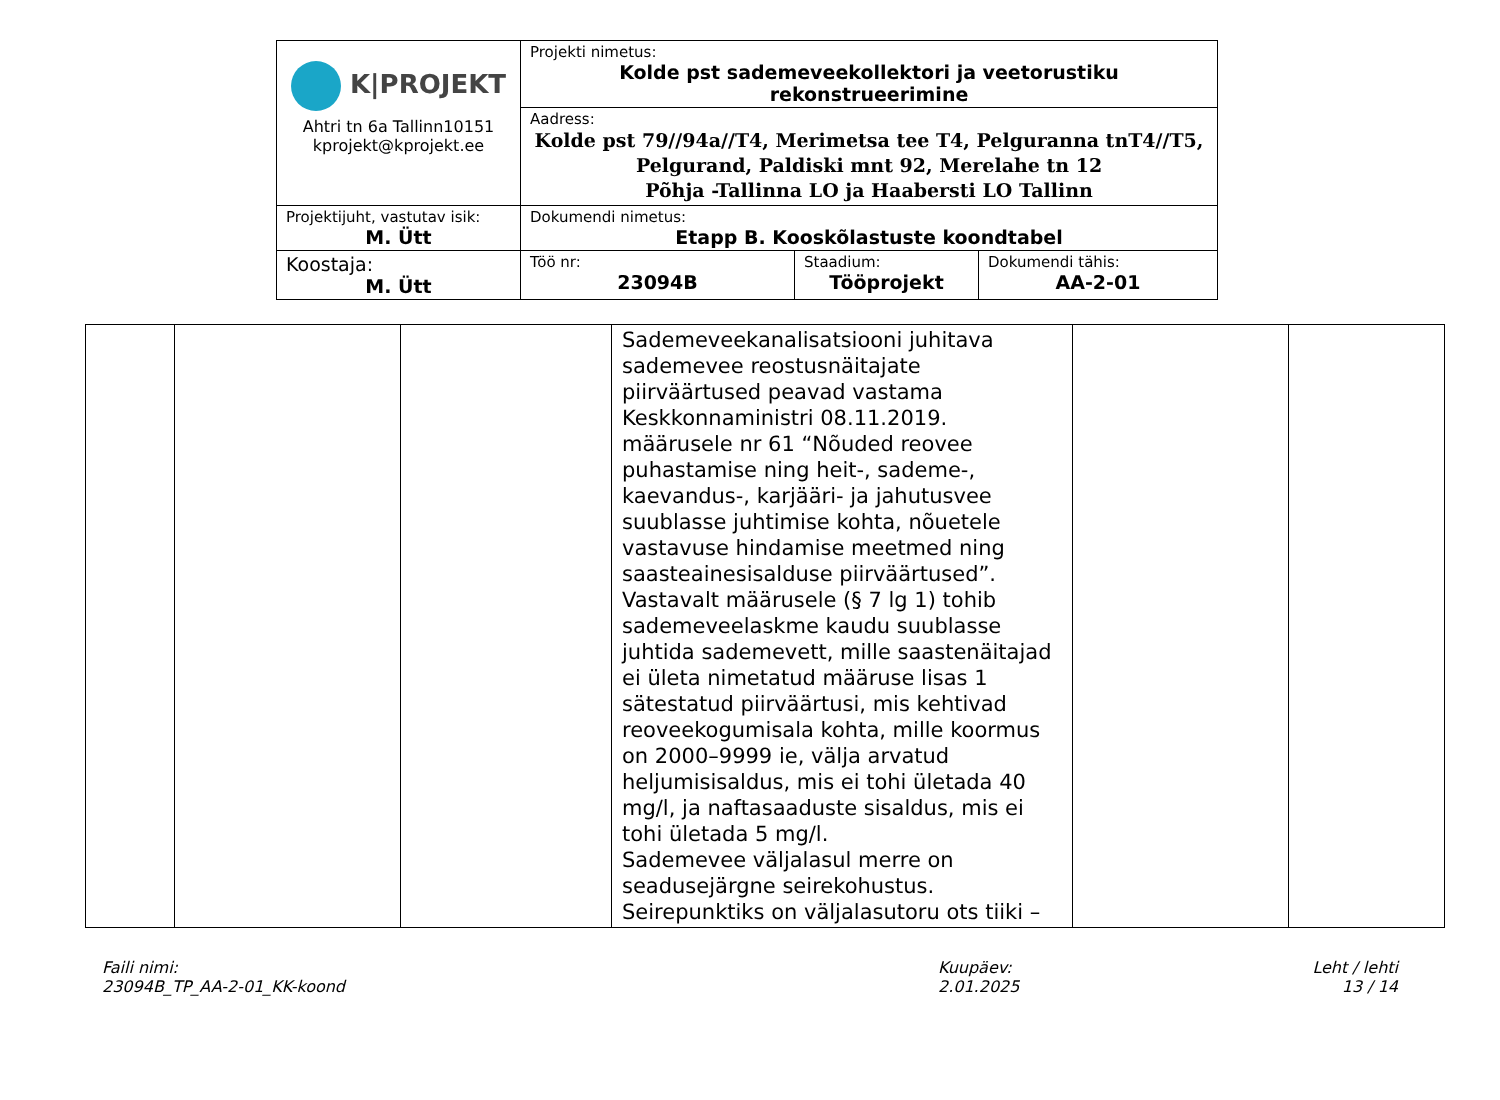| K/PROJEKT Ahtri tn 6a Tallinn10151 kprojekt@kprojekt.ee | Projekti nimetus: Kolde pst sademeveekollektori ja veetorustiku rekonstrueerimine | | |
| | Aadress: Kolde pst 79//94a//T4, Merimetsa tee T4, Pelguranna tnT4//T5, Pelgurand, Paldiski mnt 92, Merelahe tn 12 Põhja -Tallinna LO ja Haabersti LO Tallinn | | |
| Projektijuht, vastutav isik: M. Ütt | Dokumendi nimetus: Etapp B. Kooskõlastuste koondtabel | | |
| Koostaja: M. Ütt | Töö nr: 23094B | Staadium: Tööprojekt | Dokumendi tähis: AA-2-01 |
| | | | Sademeveekanalisatsiooni juhitava sademevee reostusnäitajate piirväärtused peavad vastama Keskkonnaministri 08.11.2019. määrusele nr 61 “Nõuded reovee puhastamise ning heit-, sademe-, kaevandus-, karjääri- ja jahutusvee suublasse juhtimise kohta, nõuetele vastavuse hindamise meetmed ning saasteainesisalduse piirväärtused”. Vastavalt määrusele (§ 7 lg 1) tohib sademeveelaskme kaudu suublasse juhtida sademevett, mille saastenäitajad ei ületa nimetatud määruse lisas 1 sätestatud piirväärtusi, mis kehtivad reoveekogumisala kohta, mille koormus on 2000–9999 ie, välja arvatud heljumisisaldus, mis ei tohi ületada 40 mg/l, ja naftasaaduste sisaldus, mis ei tohi ületada 5 mg/l. Sademevee väljalasul merre on seadusejärgne seirekohustus. Seirepunktiks on väljalasutoru ots tiiki – | | |
Faili nimi:
23094B_TP_AA-2-01_KK-koond
Kuupäev:
2.01.2025
Leht / lehti
13 / 14